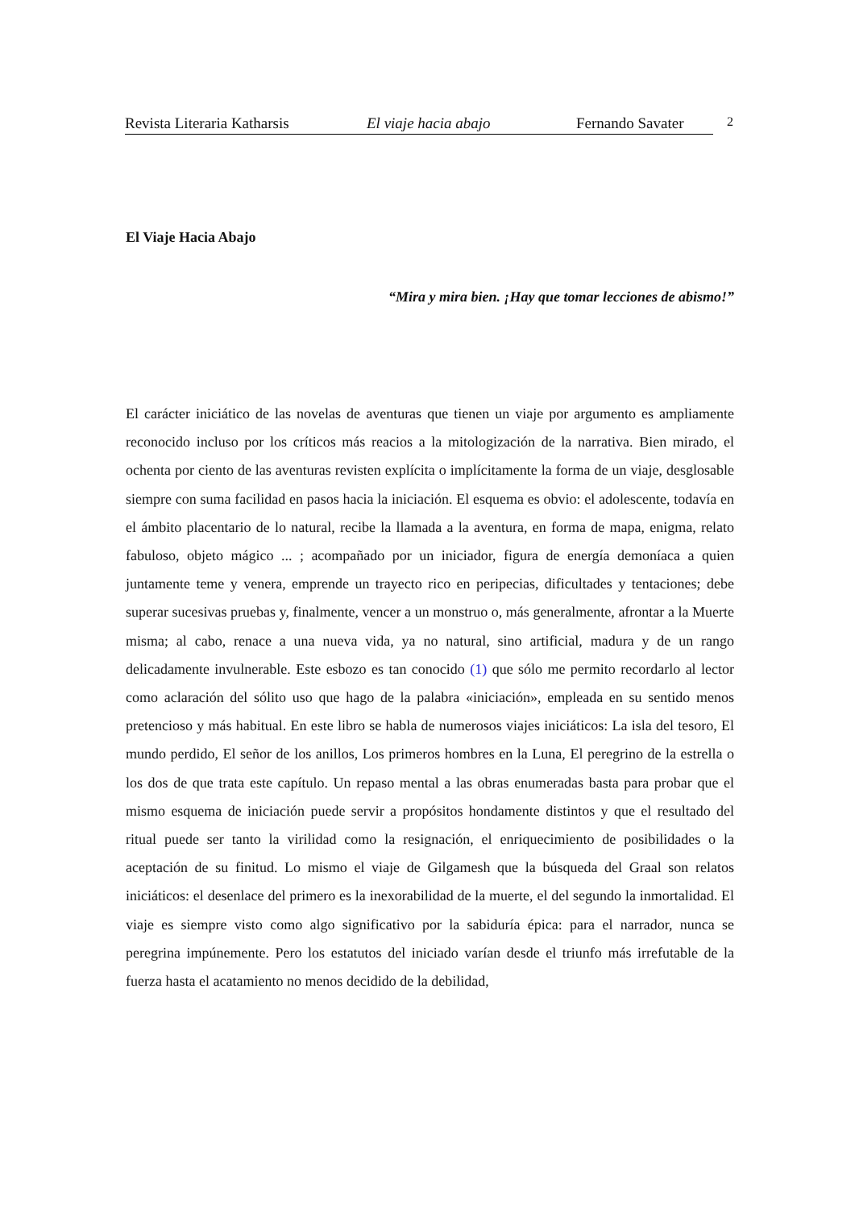Revista Literaria Katharsis El viaje hacia abajo Fernando Savater 2
El Viaje Hacia Abajo
“Mira y mira bien. ¡Hay que tomar lecciones de abismo!”
El carácter iniciático de las novelas de aventuras que tienen un viaje por argumento es ampliamente reconocido incluso por los críticos más reacios a la mitologización de la narrativa. Bien mirado, el ochenta por ciento de las aventuras revisten explícita o implícitamente la forma de un viaje, desglosable siempre con suma facilidad en pasos hacia la iniciación. El esquema es obvio: el adolescente, todavía en el ámbito placentario de lo natural, recibe la llamada a la aventura, en forma de mapa, enigma, relato fabuloso, objeto mágico ... ; acompañado por un iniciador, figura de energía demoníaca a quien juntamente teme y venera, emprende un trayecto rico en peripecias, dificultades y tentaciones; debe superar sucesivas pruebas y, finalmente, vencer a un monstruo o, más generalmente, afrontar a la Muerte misma; al cabo, renace a una nueva vida, ya no natural, sino artificial, madura y de un rango delicadamente invulnerable. Este esbozo es tan conocido (1) que sólo me permito recordarlo al lector como aclaración del sólito uso que hago de la palabra «iniciación», empleada en su sentido menos pretencioso y más habitual. En este libro se habla de numerosos viajes iniciáticos: La isla del tesoro, El mundo perdido, El señor de los anillos, Los primeros hombres en la Luna, El peregrino de la estrella o los dos de que trata este capítulo. Un repaso mental a las obras enumeradas basta para probar que el mismo esquema de iniciación puede servir a propósitos hondamente distintos y que el resultado del ritual puede ser tanto la virilidad como la resignación, el enriquecimiento de posibilidades o la aceptación de su finitud. Lo mismo el viaje de Gilgamesh que la búsqueda del Graal son relatos iniciáticos: el desenlace del primero es la inexorabilidad de la muerte, el del segundo la inmortalidad. El viaje es siempre visto como algo significativo por la sabiduría épica: para el narrador, nunca se peregrina impúnemente. Pero los estatutos del iniciado varían desde el triunfo más irrefutable de la fuerza hasta el acatamiento no menos decidido de la debilidad,